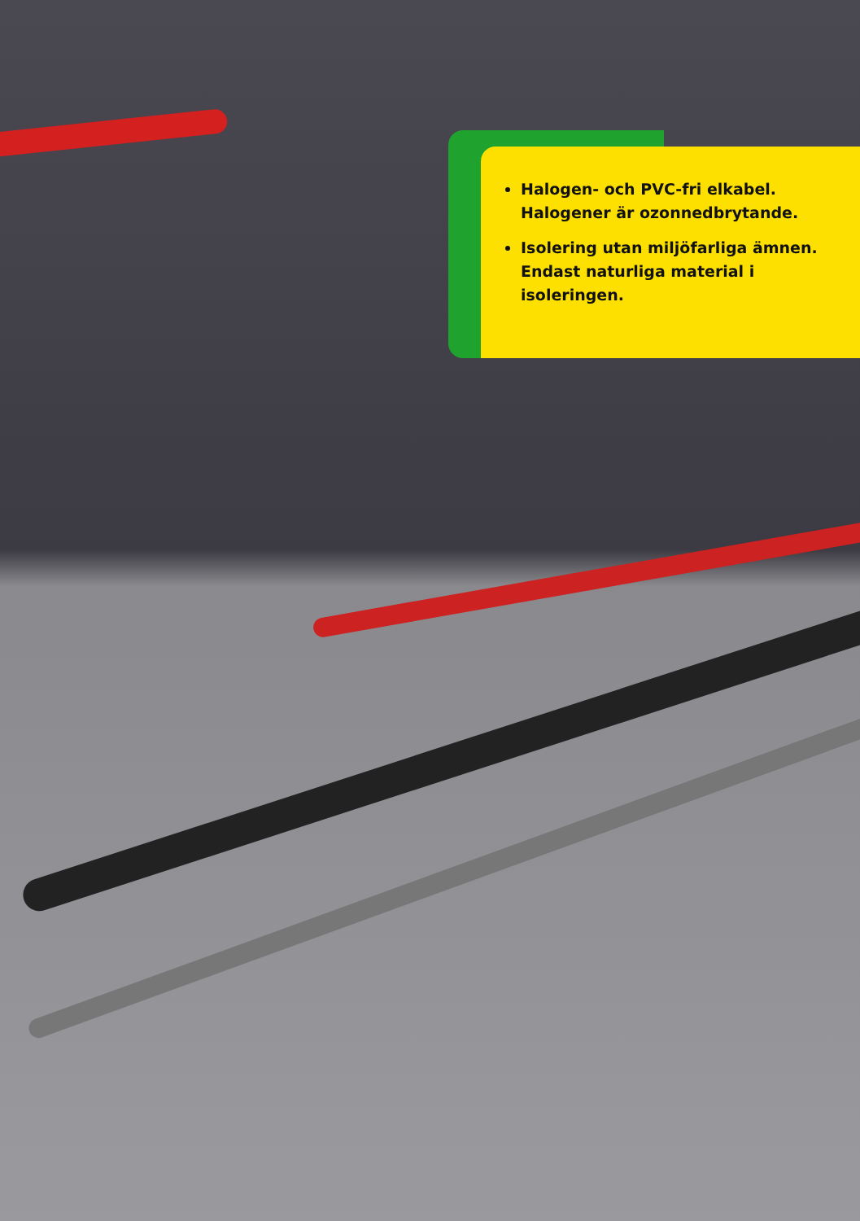Halogen- och PVC-fri elkabel. Halogener är ozonnedbrytande.
Isolering utan miljöfarliga ämnen. Endast naturliga material i isoleringen.